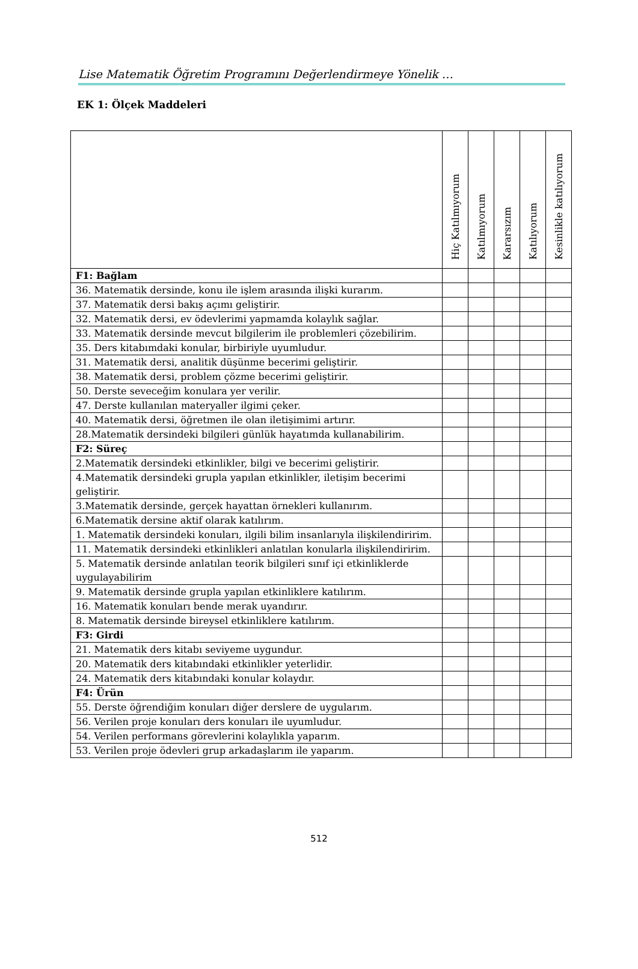Lise Matematik Öğretim Programını Değerlendirmeye Yönelik …
EK 1: Ölçek Maddeleri
| | Hiç Katılmıyorum | Katılmıyorum | Kararsızım | Katılıyorum | Kesinlikle katılıyorum |
| --- | --- | --- | --- | --- | --- |
| F1: Bağlam | | | | | |
| 36. Matematik dersinde, konu ile işlem arasında ilişki kurarım. | | | | | |
| 37. Matematik dersi bakış açımı geliştirir. | | | | | |
| 32. Matematik dersi, ev ödevlerimi yapmamda kolaylık sağlar. | | | | | |
| 33. Matematik dersinde mevcut bilgilerim ile problemleri çözebilirim. | | | | | |
| 35. Ders kitabımdaki konular, birbiriyle uyumludur. | | | | | |
| 31. Matematik dersi, analitik düşünme becerimi geliştirir. | | | | | |
| 38. Matematik dersi, problem çözme becerimi geliştirir. | | | | | |
| 50. Derste seveceğim konulara yer verilir. | | | | | |
| 47. Derste kullanılan materyaller ilgimi çeker. | | | | | |
| 40. Matematik dersi, öğretmen ile olan iletişimimi artırır. | | | | | |
| 28.Matematik dersindeki bilgileri günlük hayatımda kullanabilirim. | | | | | |
| F2: Süreç | | | | | |
| 2.Matematik dersindeki etkinlikler, bilgi ve becerimi geliştirir. | | | | | |
| 4.Matematik dersindeki grupla yapılan etkinlikler, iletişim becerimi geliştirir. | | | | | |
| 3.Matematik dersinde, gerçek hayattan örnekleri kullanırım. | | | | | |
| 6.Matematik dersine aktif olarak katılırım. | | | | | |
| 1. Matematik dersindeki konuları, ilgili bilim insanlarıyla ilişkilendiririm. | | | | | |
| 11. Matematik dersindeki etkinlikleri anlatılan konularla ilişkilendiririm. | | | | | |
| 5. Matematik dersinde anlatılan teorik bilgileri sınıf içi etkinliklerde uygulayabilirim | | | | | |
| 9. Matematik dersinde grupla yapılan etkinliklere katılırım. | | | | | |
| 16. Matematik konuları bende merak uyandırır. | | | | | |
| 8. Matematik dersinde bireysel etkinliklere katılırım. | | | | | |
| F3: Girdi | | | | | |
| 21. Matematik ders kitabı seviyeme uygundur. | | | | | |
| 20. Matematik ders kitabındaki etkinlikler yeterlidir. | | | | | |
| 24. Matematik ders kitabındaki konular kolaydır. | | | | | |
| F4: Ürün | | | | | |
| 55. Derste öğrendiğim konuları diğer derslere de uygularım. | | | | | |
| 56. Verilen proje konuları ders konuları ile uyumludur. | | | | | |
| 54. Verilen performans görevlerini kolaylıkla yaparım. | | | | | |
| 53. Verilen proje ödevleri grup arkadaşlarım ile yaparım. | | | | | |
512